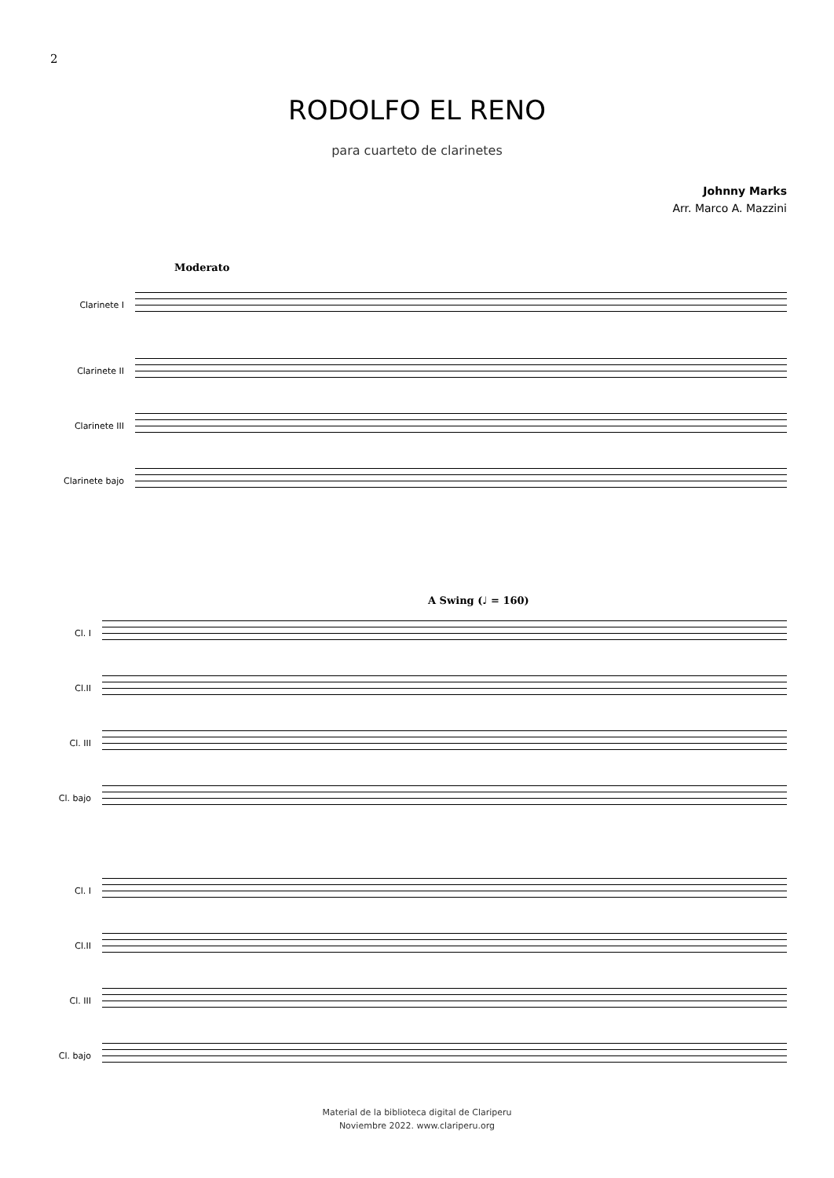2
RODOLFO EL RENO
para cuarteto de clarinetes
Johnny Marks
Arr. Marco A. Mazzini
Moderato
Clarinete I
Clarinete II
Clarinete III
Clarinete bajo
A Swing (♩ = 160)
Cl. I
Cl.II
Cl. III
Cl. bajo
Cl. I
Cl.II
Cl. III
Cl. bajo
Material de la biblioteca digital de Clariperu
Noviembre 2022. www.clariperu.org